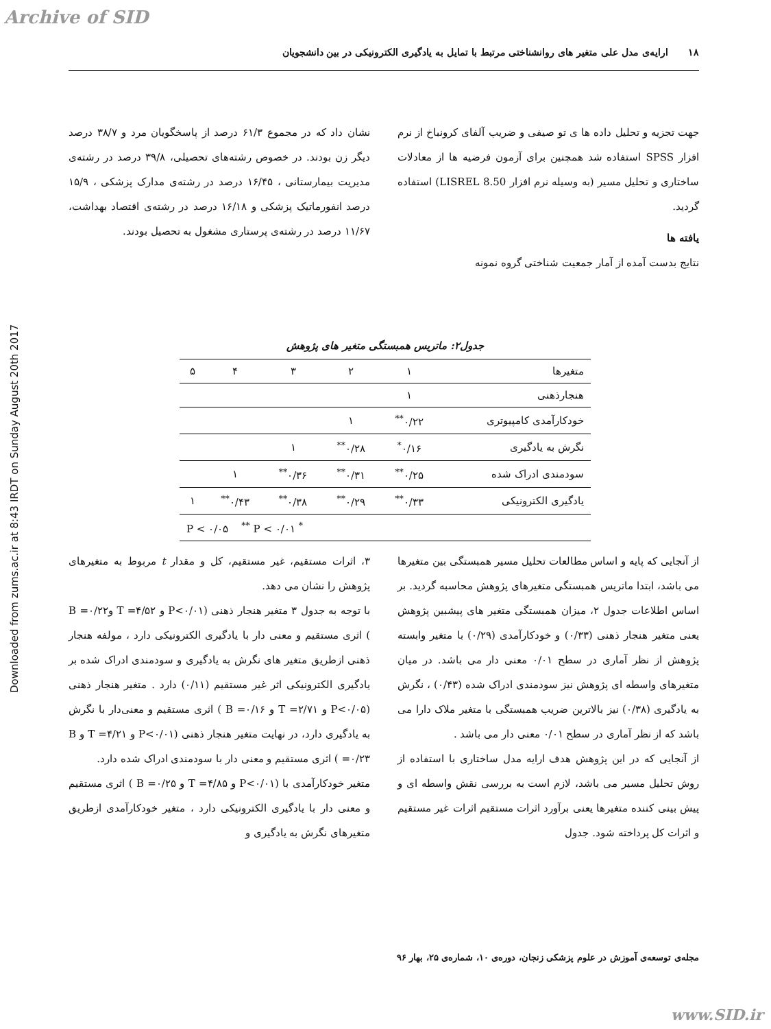Archive of SID
Downloaded from zums.ac.ir at 8:43 IRDT on Sunday August 20th 2017
۱۸ ارایه‌ی مدل علی متغیر های روانشناختی مرتبط با تمایل به یادگیری الکترونیکی در بین دانشجویان
جهت تجزیه و تحلیل داده ها ی تو صیفی و ضریب آلفای کرونباخ از نرم افزار SPSS استفاده شد همچنین برای آزمون فرضیه ها از معادلات ساختاری و تحلیل مسیر (به وسیله نرم افزار LISREL 8.50) استفاده گردید.
یافته ها
نتایج بدست آمده از آمار جمعیت شناختی گروه نمونه
نشان داد که در مجموع ۶۱/۳ درصد از پاسخگویان مرد و ۳۸/۷ درصد دیگر زن بودند. در خصوص رشته‌های تحصیلی، ۳۹/۸ درصد در رشته‌ی مدیریت بیمارستانی ، ۱۶/۴۵ درصد در رشته‌ی مدارک پزشکی ، ۱۵/۹ درصد انفورماتیک پزشکی و ۱۶/۱۸ درصد در رشته‌ی اقتصاد بهداشت، ۱۱/۶۷ درصد در رشته‌ی پرستاری مشغول به تحصیل بودند.
جدول۲: ماتریس همبستگی متغیر های پژوهش
| متغیرها | ۱ | ۲ | ۳ | ۴ | ۵ |
| --- | --- | --- | --- | --- | --- |
| هنجارذهنی | ۱ | | | | |
| خودکارآمدی کامپیوتری | ۰/۲۲<sup>**</sup> | ۱ | | | |
| نگرش به یادگیری | ۰/۱۶<sup>*</sup> | ۰/۲۸<sup>**</sup> | ۱ | | |
| سودمندی ادراک شده | ۰/۲۵<sup>**</sup> | ۰/۳۱<sup>**</sup> | ۰/۳۶<sup>**</sup> | ۱ | |
| یادگیری الکترونیکی | ۰/۳۳<sup>**</sup> | ۰/۲۹<sup>**</sup> | ۰/۳۸<sup>**</sup> | ۰/۴۳<sup>**</sup> | ۱ |
| <sup>*</sup> P < ۰/۰۵ <sup>**</sup> P < ۰/۰۱ | | | | | |
از آنجایی که پایه و اساس مطالعات تحلیل مسیر همبستگی بین متغیرها می باشد، ابتدا ماتریس همبستگی متغیرهای پژوهش محاسبه گردید. بر اساس اطلاعات جدول ۲، میزان همبستگی متغیر های پیشبین پژوهش یعنی متغیر هنجار ذهنی (۰/۳۳) و خودکارآمدی (۰/۲۹) با متغیر وابسته پژوهش از نظر آماری در سطح ۰/۰۱ معنی دار می باشد. در میان متغیرهای واسطه ای پژوهش نیز سودمندی ادراک شده (۰/۴۳) ، نگرش به یادگیری (۰/۳۸) نیز بالاترین ضریب همبستگی با متغیر ملاک دارا می باشد که از نظر آماری در سطح ۰/۰۱ معنی دار می باشد .
از آنجایی که در این پژوهش هدف ارایه مدل ساختاری با استفاده از روش تحلیل مسیر می باشد، لازم است به بررسی نقش واسطه ای و پیش بینی کننده متغیرها یعنی برآورد اثرات مستقیم اثرات غیر مستقیم و اثرات کل پرداخته شود. جدول
۳، اثرات مستقیم، غیر مستقیم، کل و مقدار t مربوط به متغیرهای پژوهش را نشان می دهد.
با توجه به جدول ۳ متغیر هنجار ذهنی (P<۰/۰۱ و ۴/۵۲= T و۰/۲۲= B ) اثری مستقیم و معنی دار با یادگیری الکترونیکی دارد ، مولفه هنجار ذهنی ازطریق متغیر های نگرش به یادگیری و سودمندی ادراک شده بر یادگیری الکترونیکی اثر غیر مستقیم (۰/۱۱) دارد . متغیر هنجار ذهنی (P<۰/۰۵ و T =۲/۷۱ و B =۰/۱۶ ) اثری مستقیم و معنی‌دار با نگرش به یادگیری دارد، در نهایت متغیر هنجار ذهنی (P<۰/۰۱ و T =۴/۲۱ و B =۰/۲۳ ) اثری مستقیم و معنی دار با سودمندی ادراک شده دارد.
متغیر خودکارآمدی با (P<۰/۰۱ و T =۴/۸۵ و B =۰/۲۵ ) اثری مستقیم و معنی دار با یادگیری الکترونیکی دارد ، متغیر خودکارآمدی ازطریق متغیرهای نگرش به یادگیری و
مجله‌ی توسعه‌ی آموزش در علوم پزشکی زنجان، دوره‌ی ۱۰، شماره‌ی ۲۵، بهار ۹۶
www.SID.ir